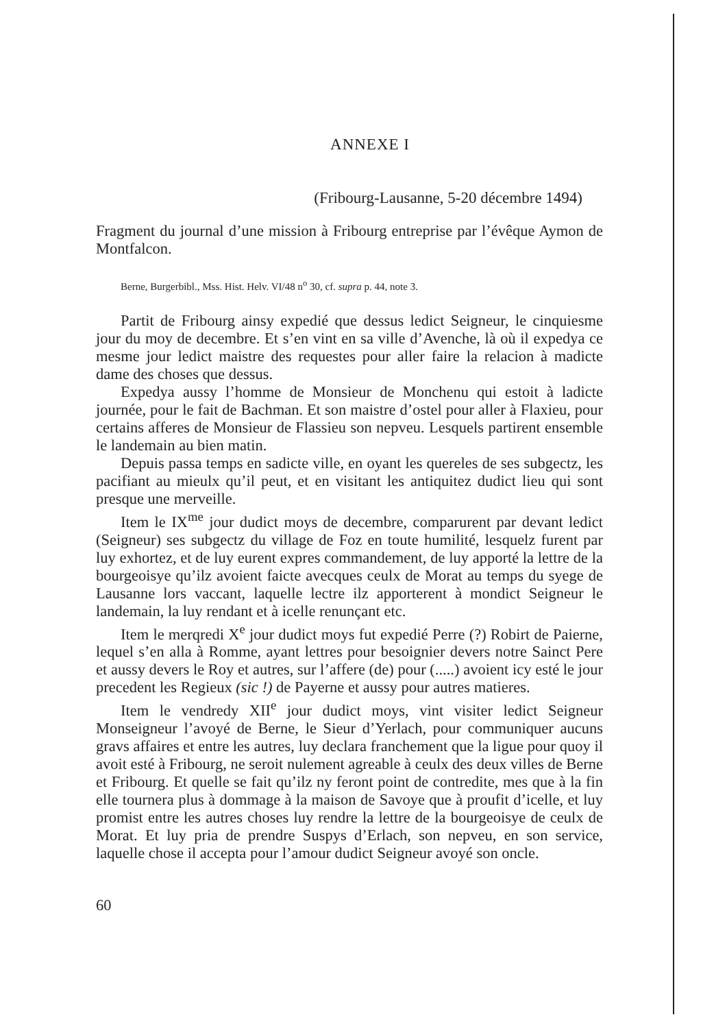ANNEXE I
(Fribourg-Lausanne, 5-20 décembre 1494)
Fragment du journal d’une mission à Fribourg entreprise par l’évêque Aymon de Montfalcon.
Berne, Burgerbibl., Mss. Hist. Helv. VI/48 n<sup>o</sup> 30, cf. supra p. 44, note 3.
Partit de Fribourg ainsy expedié que dessus ledict Seigneur, le cinquiesme jour du moy de decembre. Et s’en vint en sa ville d’Avenche, là où il expedya ce mesme jour ledict maistre des requestes pour aller faire la relacion à madicte dame des choses que dessus.
Expedya aussy l’homme de Monsieur de Monchenu qui estoit à ladicte journée, pour le fait de Bachman. Et son maistre d’ostel pour aller à Flaxieu, pour certains afferes de Monsieur de Flassieu son nepveu. Lesquels partirent ensemble le landemain au bien matin.
Depuis passa temps en sadicte ville, en oyant les quereles de ses subgectz, les pacifiant au mieulx qu’il peut, et en visitant les antiquitez dudict lieu qui sont presque une merveille.
Item le IX<sup>me</sup> jour dudict moys de decembre, comparurent par devant ledict (Seigneur) ses subgectz du village de Foz en toute humilité, lesquelz furent par luy exhortez, et de luy eurent expres commandement, de luy apporté la lettre de la bourgeoisye qu’ilz avoient faicte avecques ceulx de Morat au temps du syege de Lausanne lors vaccant, laquelle lectre ilz apporterent à mondict Seigneur le landemain, la luy rendant et à icelle renunçant etc.
Item le merqredi X<sup>e</sup> jour dudict moys fut expedié Perre (?) Robirt de Paierne, lequel s’en alla à Romme, ayant lettres pour besoignier devers notre Sainct Pere et aussy devers le Roy et autres, sur l’affere (de) pour (.....) avoient icy esté le jour precedent les Regieux (sic !) de Payerne et aussy pour autres matieres.
Item le vendredy XII<sup>e</sup> jour dudict moys, vint visiter ledict Seigneur Monseigneur l’avoyé de Berne, le Sieur d’Yerlach, pour communiquer aucuns gravs affaires et entre les autres, luy declara franchement que la ligue pour quoy il avoit esté à Fribourg, ne seroit nulement agreable à ceulx des deux villes de Berne et Fribourg. Et quelle se fait qu’ilz ny feront point de contredite, mes que à la fin elle tournera plus à dommage à la maison de Savoye que à proufit d’icelle, et luy promist entre les autres choses luy rendre la lettre de la bourgeoisye de ceulx de Morat. Et luy pria de prendre Suspys d’Erlach, son nepveu, en son service, laquelle chose il accepta pour l’amour dudict Seigneur avoyé son oncle.
60